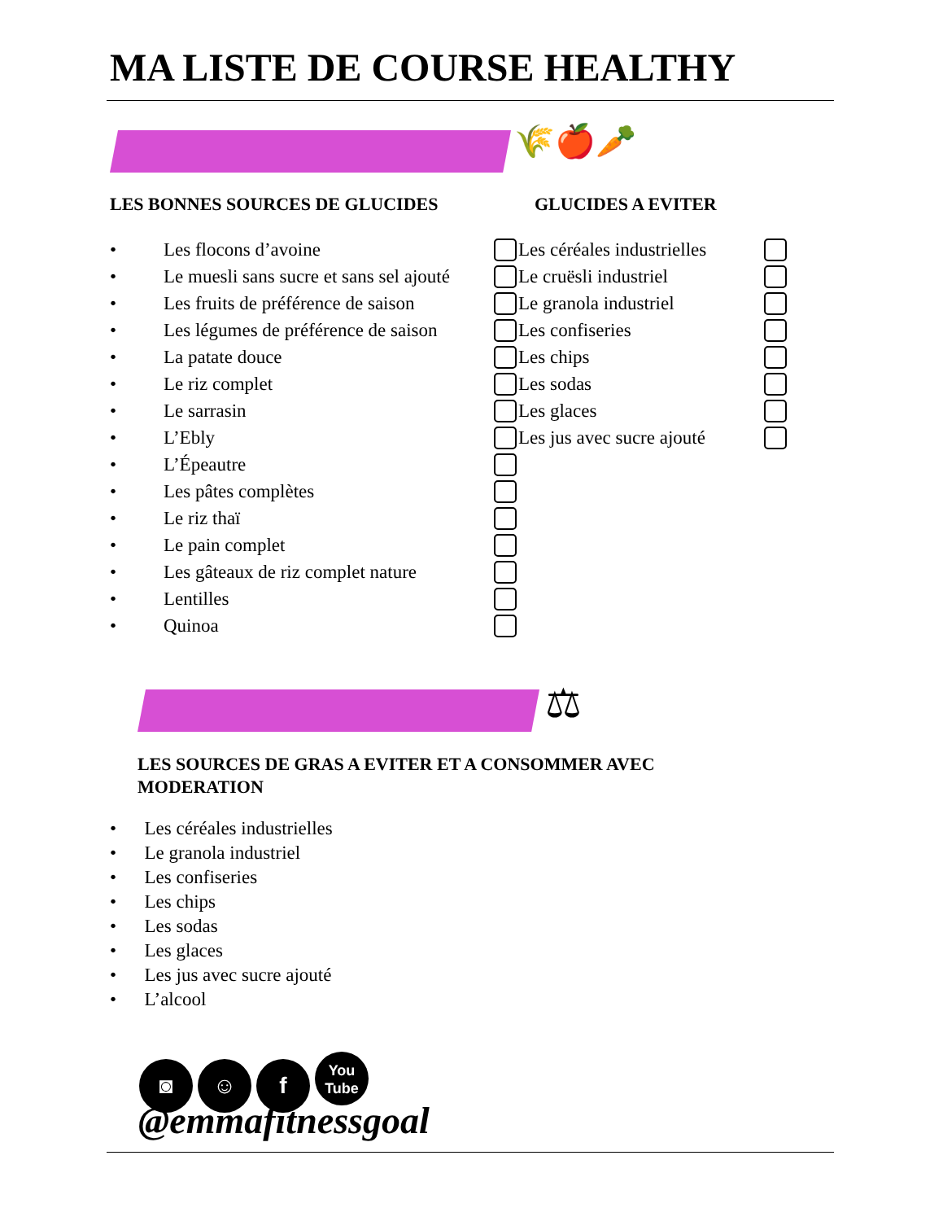MA LISTE DE COURSE HEALTHY
🌾🍎🥕
LES BONNES SOURCES DE GLUCIDES GLUCIDES A EVITER
• Les flocons d’avoine
• Le muesli sans sucre et sans sel ajouté
• Les fruits de préférence de saison
• Les légumes de préférence de saison
• La patate douce
• Le riz complet
• Le sarrasin
• L’Ebly
• L’Épeautre
• Les pâtes complètes
• Le riz thaï
• Le pain complet
• Les gâteaux de riz complet nature
• Lentilles
• Quinoa
Les céréales industrielles
Le cruësli industriel
Le granola industriel
Les confiseries
Les chips
Les sodas
Les glaces
Les jus avec sucre ajouté
⚖
LES SOURCES DE GRAS A EVITER ET A CONSOMMER AVEC MODERATION
• Les céréales industrielles
• Le granola industriel
• Les confiseries
• Les chips
• Les sodas
• Les glaces
• Les jus avec sucre ajouté
• L’alcool
◙ ☺ f You Tube
@emmafitnessgoal